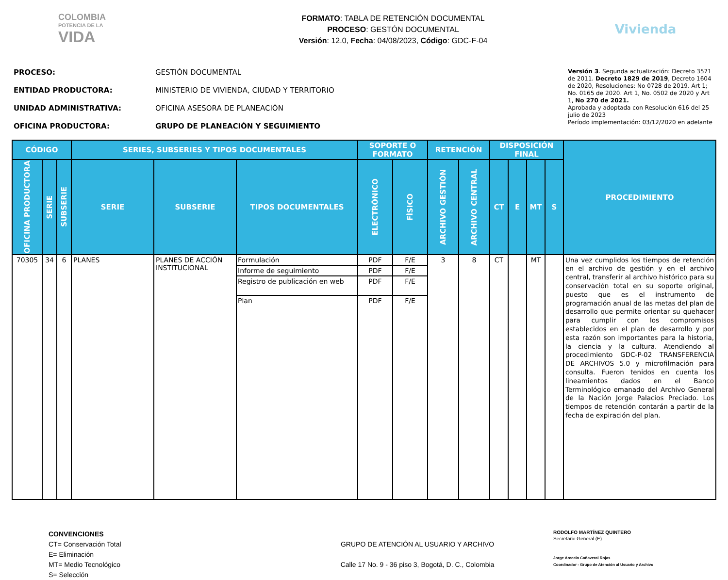COLOMBIA
POTENCIA DE LA
VIDA
FORMATO: TABLA DE RETENCIÓN DOCUMENTAL
PROCESO: GESTÓN DOCUMENTAL
Versión: 12.0, Fecha: 04/08/2023, Código: GDC-F-04
Vivienda
PROCESO: GESTIÓN DOCUMENTAL
ENTIDAD PRODUCTORA: MINISTERIO DE VIVIENDA, CIUDAD Y TERRITORIO
UNIDAD ADMINISTRATIVA: OFICINA ASESORA DE PLANEACIÓN
OFICINA PRODUCTORA: GRUPO DE PLANEACIÓN Y SEGUIMIENTO
Versión 3. Segunda actualización: Decreto 3571 de 2011. Decreto 1829 de 2019, Decreto 1604 de 2020, Resoluciones: No 0728 de 2019. Art 1; No. 0165 de 2020. Art 1, No. 0502 de 2020 y Art 1, No 270 de 2021.
Aprobada y adoptada con Resolución 616 del 25 julio de 2023
Período implementación: 03/12/2020 en adelante
| CÓDIGO | | | SERIES, SUBSERIES Y TIPOS DOCUMENTALES | | | SOPORTE O FORMATO | | RETENCIÓN | | DISPOSICIÓN FINAL | | | | PROCEDIMIENTO |
| --- | --- | --- | --- | --- | --- | --- | --- | --- | --- | --- | --- | --- | --- | --- |
| OFICINA PRODUCTORA | SERIE | SUBSERIE | SERIE | SUBSERIE | TIPOS DOCUMENTALES | ELECTRÓNICO | FÍSICO | ARCHIVO GESTIÓN | ARCHIVO CENTRAL | CT | E | MT | S | |
| 70305 | 34 | 6 | PLANES | PLANES DE ACCIÓN INSTITUCIONAL | Formulación Informe de seguimiento Registro de publicación en web Plan | PDF PDF PDF PDF | F/E F/E F/E F/E | 3 | 8 | CT | | MT | | Una vez cumplidos los tiempos de retención en el archivo de gestión y en el archivo central, transferir al archivo histórico para su conservación total en su soporte original, puesto que es el instrumento de programación anual de las metas del plan de desarrollo que permite orientar su quehacer para cumplir con los compromisos establecidos en el plan de desarrollo y por esta razón son importantes para la historia, la ciencia y la cultura. Atendiendo al procedimiento GDC-P-02 TRANSFERENCIA DE ARCHIVOS 5.0 y microfilmación para consulta. Fueron tenidos en cuenta los lineamientos dados en el Banco Terminológico emanado del Archivo General de la Nación Jorge Palacios Preciado. Los tiempos de retención contarán a partir de la fecha de expiración del plan. |
CONVENCIONES
CT= Conservación Total
E= Eliminación
MT= Medio Tecnológico
S= Selección
GRUPO DE ATENCIÓN AL USUARIO Y ARCHIVO
Calle 17 No. 9 - 36 piso 3, Bogotá, D. C., Colombia
RODOLFO MARTÍNEZ QUINTERO
Secretario General (E)
Jorge Arcecio Cañaveral Rojas
Coordinador - Grupo de Atención al Usuario y Archivo